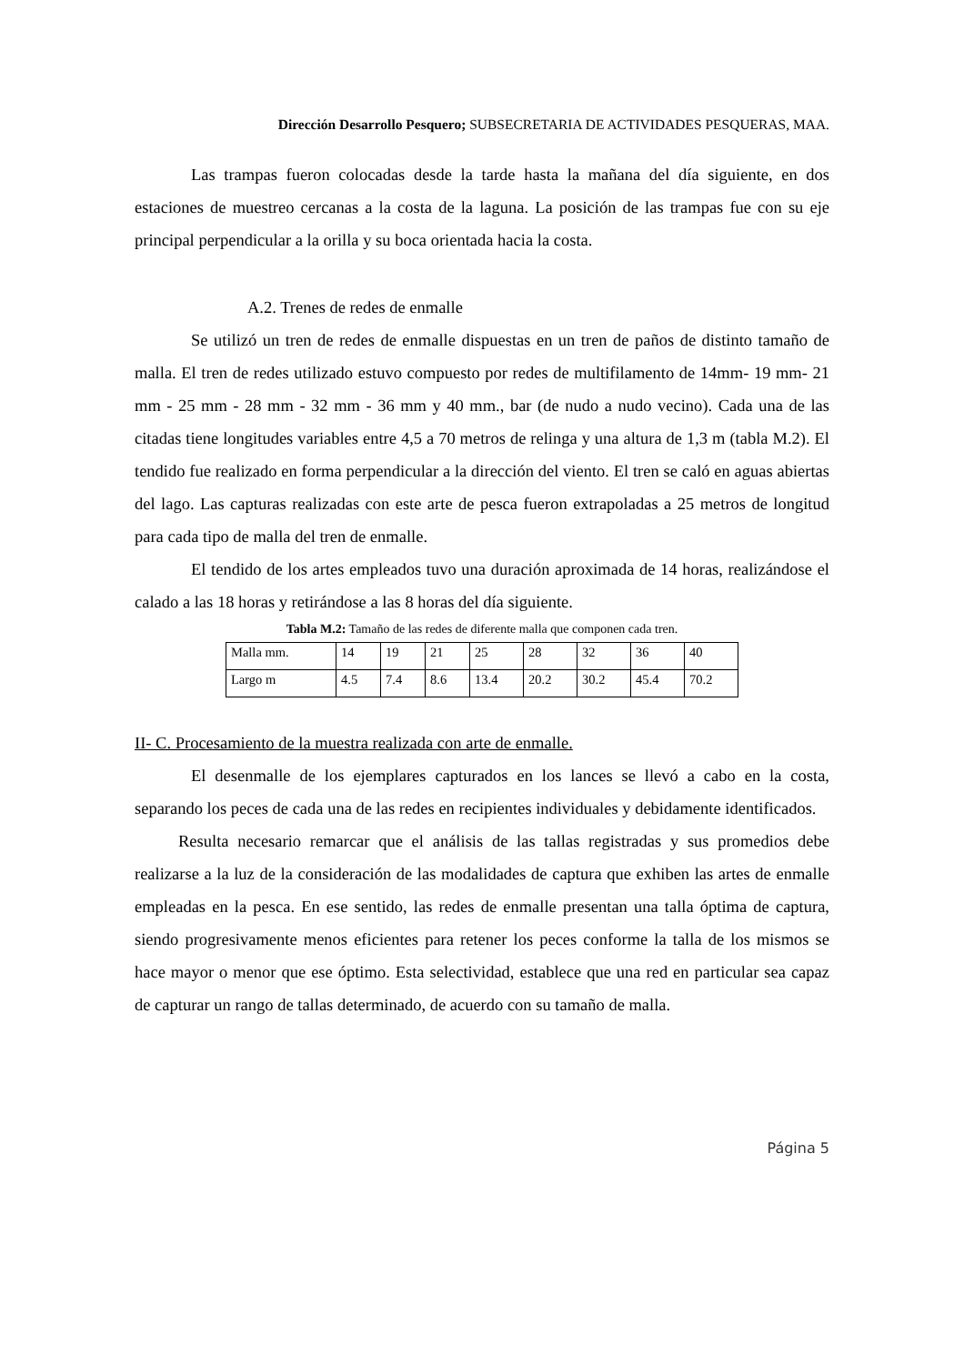Dirección Desarrollo Pesquero; SUBSECRETARIA DE ACTIVIDADES PESQUERAS, MAA.
Las trampas fueron colocadas desde la tarde hasta la mañana del día siguiente, en dos estaciones de muestreo cercanas a la costa de la laguna. La posición de las trampas fue con su eje principal perpendicular a la orilla y su boca orientada hacia la costa.
A.2. Trenes de redes de enmalle
Se utilizó un tren de redes de enmalle dispuestas en un tren de paños de distinto tamaño de malla. El tren de redes utilizado estuvo compuesto por redes de multifilamento de 14mm- 19 mm- 21 mm - 25 mm - 28 mm - 32 mm - 36 mm y 40 mm., bar (de nudo a nudo vecino). Cada una de las citadas tiene longitudes variables entre 4,5 a 70 metros de relinga y una altura de 1,3 m (tabla M.2). El tendido fue realizado en forma perpendicular a la dirección del viento. El tren se caló en aguas abiertas del lago. Las capturas realizadas con este arte de pesca fueron extrapoladas a 25 metros de longitud para cada tipo de malla del tren de enmalle.
El tendido de los artes empleados tuvo una duración aproximada de 14 horas, realizándose el calado a las 18 horas y retirándose a las 8 horas del día siguiente.
Tabla M.2: Tamaño de las redes de diferente malla que componen cada tren.
| Malla mm. | 14 | 19 | 21 | 25 | 28 | 32 | 36 | 40 |
| Largo m | 4.5 | 7.4 | 8.6 | 13.4 | 20.2 | 30.2 | 45.4 | 70.2 |
II- C. Procesamiento de la muestra realizada con arte de enmalle.
El desenmalle de los ejemplares capturados en los lances se llevó a cabo en la costa, separando los peces de cada una de las redes en recipientes individuales y debidamente identificados.
Resulta necesario remarcar que el análisis de las tallas registradas y sus promedios debe realizarse a la luz de la consideración de las modalidades de captura que exhiben las artes de enmalle empleadas en la pesca. En ese sentido, las redes de enmalle presentan una talla óptima de captura, siendo progresivamente menos eficientes para retener los peces conforme la talla de los mismos se hace mayor o menor que ese óptimo. Esta selectividad, establece que una red en particular sea capaz de capturar un rango de tallas determinado, de acuerdo con su tamaño de malla.
Página 5